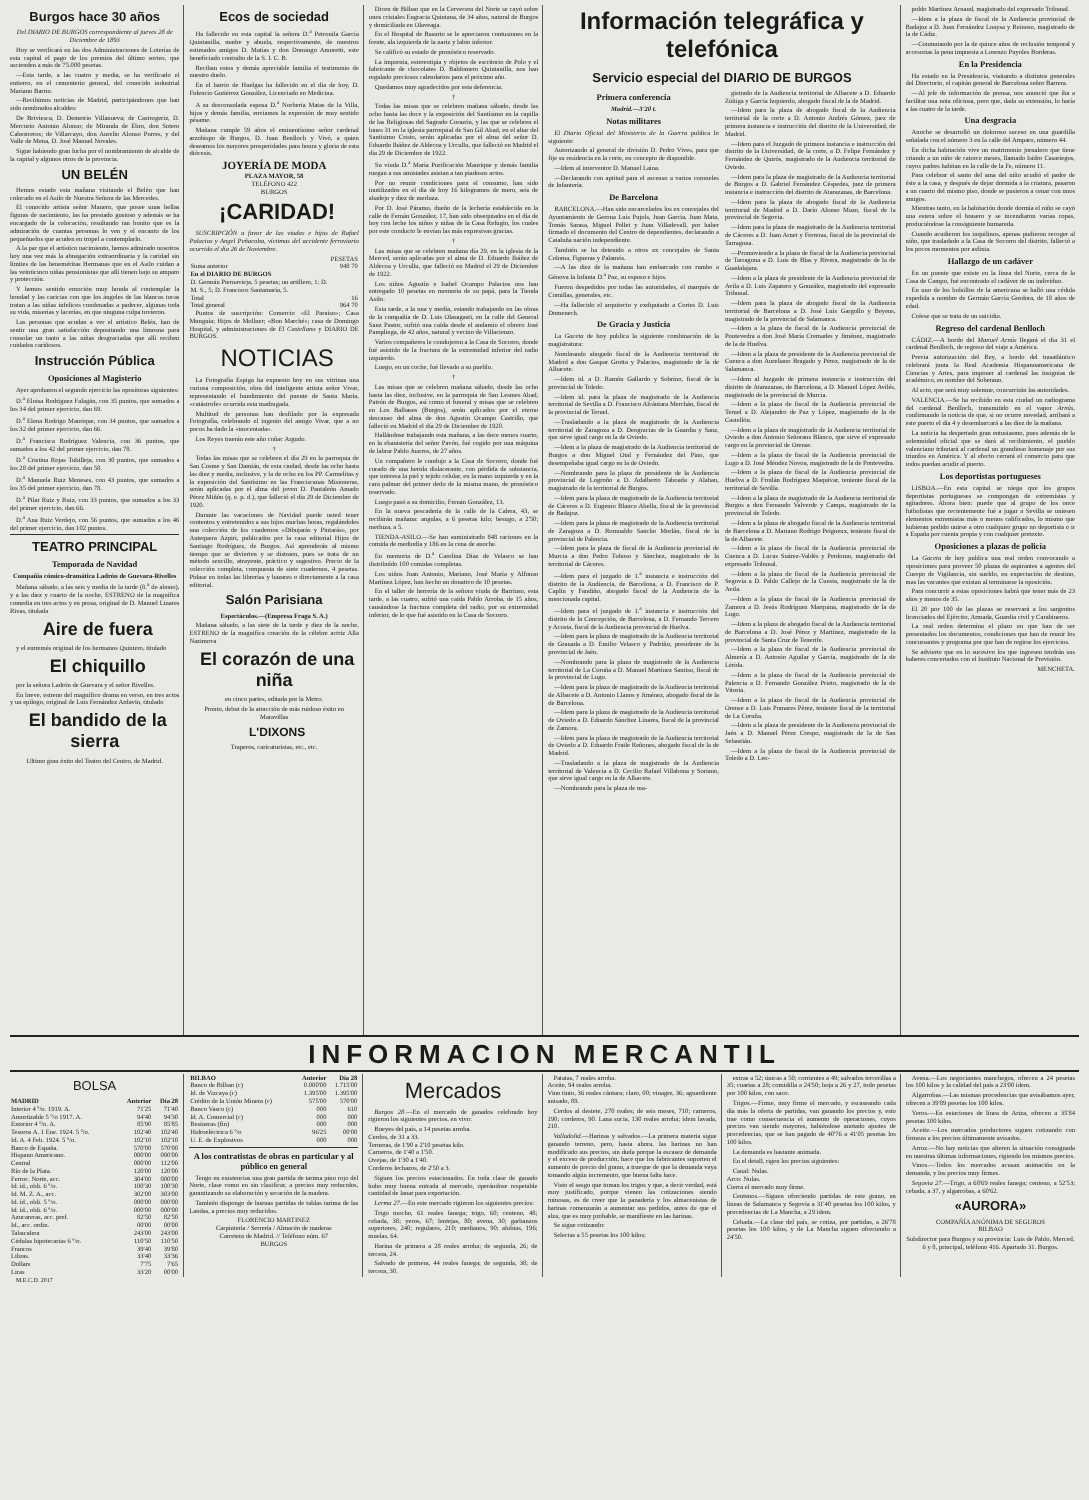Burgos hace 30 años
Del DIARIO DE BURGOS correspondiente al jueves 28 de Diciembre de 1893
Hoy se verificará en las dos Administraciones de Loterías de esta capital el pago de los premios del último sorteo, que ascienden a más de 75.000 pesetas.
—Esta tarde, a las cuatro y media, se ha verificado el entierro, en el cementerio general, del conocido industrial Mariano Barrio.
—Recibimos noticias de Madrid, participándonos que han sido nombrados alcaldes:
De Briviesca, D. Demetrio Villanueva; de Castrogeriz, D. Mercurio Antonio Alonso; de Miranda de Ebro, don Sotero Cabestreros; de Villarcayo, don Aurelio Alonso Porres, y del Valle de Mena, D. José Manuel Novales.
Sigue habiendo gran lucha por el nombramiento de alcalde de la capital y algunos otros de la provincia.
UN BELÉN
Hemos estado esta mañana visitando el Belén que han colocado en el Asilo de Nuestra Señora de las Mercedes.
El conocido artista señor Manero, que posee unas bellas figuras de nacimiento, las ha prestado gustoso y además se ha encargado de la colocación, resultando tan bonito que es la admiración de cuantas personas lo ven y el encanto de los pequeñuelos que acuden en tropel a contemplarlo.
A la par que el artístico nacimiento, hemos admirado nosotros hoy una vez más la abnegación extraordinaria y la caridad sin límites de las beneméritas Hermanas que en el Asilo cuidan a las veinticinco niñas pensionistas que allí tienen bajo su amparo y protección.
Y hemos sentido emoción muy honda al contemplar la bondad y las caricias con que los ángeles de las blancas tocas tratan a las niñas infelices condenadas a padecer, algunas toda su vida, miserias y lacerías, en que ninguna culpa tuvieron.
Las personas que acudan a ver el artístico Belén, han de sentir una gran satisfacción depositando una limosna para consolar un tanto a las niñas desgraciadas que allí reciben cuidados cariñosos.
Instrucción Pública
Oposiciones al Magisterio
Ayer aprobaron el segundo ejercicio las opositoras siguientes:
D.<sup>a</sup> Eloisa Rodríguez Falagán, con 35 puntos, que sumados a los 34 del primer ejercicio, dan 69.
D.<sup>a</sup> Elena Rodrigo Manrique, con 34 puntos, que sumados a los 32 del primer ejercicio, dan 66.
D.<sup>a</sup> Francisca Rodríguez Valencia, con 36 puntos, que sumados a los 42 del primer ejercicio, dan 78.
D.<sup>a</sup> Cristina Rojas Tubilleja, con 30 puntos, que sumados a los 28 del primer ejercicio, dan 58.
D.<sup>a</sup> Manuela Ruiz Meneses, con 43 puntos, que sumados a los 35 del primer ejercicio, dan 78.
D.<sup>a</sup> Pilar Ruiz y Ruiz, con 33 puntos, que sumados a los 33 del primer ejercicio, dan 66.
D.<sup>a</sup> Ana Ruiz Verdejo, con 56 puntos, que sumados a los 46 del primer ejercicio, dan 102 puntos.
TEATRO PRINCIPAL
Temporada de Navidad
Compañía cómico-dramática Ladrón de Guevara-Rivelles
Mañana sábado, a las seis y media de la tarde (8.<sup>a</sup> de abono), y a las diez y cuarto de la noche, ESTRENO de la magnífica comedia en tres actos y en prosa, original de D. Manuel Linares Rivas, titulada
Aire de fuera
y el entremés original de los hermanos Quintero, titulado
El chiquillo
por la señora Ladrón de Guevara y el señor Rivelles.
En breve, estreno del magnífico drama en verso, en tres actos y un epílogo, original de Luis Fernández Ardavín, titulado
El bandido de la sierra
Ultimo gran éxito del Teatro del Centro, de Madrid.
Ecos de sociedad
Ha fallecido en esta capital la señora D.<sup>a</sup> Petronila García Quintanilla, madre y abuela, respectivamente, de nuestros estimados amigos D. Matías y don Domingo Amoretti, este beneficiado contralto de la S. I. C. B.
Reciban estos y demás apreciable familia el testimonio de nuestro duelo.
En el barrio de Huelgas ha fallecido en el día de hoy, D. Fidencio Gutiérrez González, Licenciado en Medicina.
A su desconsolada esposa D.<sup>a</sup> Norberta Matas de la Villa, hijos y demás familia, enviamos la expresión de muy sentido pésame.
Mañana cumple 59 años el eminentísimo señor cardenal arzobispo de Burgos, D. Juan Benlloch y Vivó, a quien deseamos los mayores prosperidades para honra y gloria de esta diócesis.
JOYERÍA DE MODA
PLAZA MAYOR, 58
TELÉFONO 422
BURGOS
¡CARIDAD!
SUSCRIPCIÓN a favor de las viudas e hijos de Rafael Palacios y Angel Peñacoba, víctimas del accidente ferroviario ocurrido el día 26 de Noviembre.
| | PESETAS |
| Suma anterior | 948 70 |
| En el DIARIO DE BURGOS | |
| D. Germán Piernavieja, 5 pesetas; un artillero, 1; D. M. S., 5; D. Francisco Santamaría, 5. | |
| Total | 16 |
| Total general | 964 70 |
Puntos de suscripción: Comercio «El Paraíso»; Casa Munguía; Hijos de Mollner; «Bon Marché»; casa de Domingo Hospital, y administraciones de El Castellano y DIARIO DE BURGOS.
NOTICIAS
La Fotografía Espiga ha expuesto hoy en sus vitrinas una curiosa composición, obra del inteligente artista señor Vivar, representando el hundimiento del puente de Santa María, «catástrofe» ocurrida esta madrugada.
Multitud de personas han desfilado por la expresada Fotografía, celebrando el ingenio del amigo Vivar, que a no pocos ha dado la «inocentada».
Los Reyes traerán este año coñac Argudo.
†
Todas las misas que se celebren el día 29 en la parroquia de San Cosme y San Damián, de esta ciudad, desde las ocho hasta las diez y media, inclusive, y la de ocho en los PP. Carmelitas y la exposición del Santísimo en las Franciscanas Misioneras, serán aplicadas por el alma del joven D. Pantaleón Amado Pérez Miñón (q. e. p. d.), que falleció el día 29 de Diciembre de 1920.
Durante las vacaciones de Navidad puede usted tener contentos y entretenidos a sus hijos muchas horas, regalándoles una colección de los cuadernos «Dibujarás y Pintarás», por Antequera Azpiri, publicados por la casa editorial Hijos de Santiago Rodríguez, de Burgos. Así aprenderán al mismo tiempo que se divierten y se distraen, pues se trata de un método sencillo, atrayente, práctico y sugestivo. Precio de la colección completa, compuesta de siete cuadernos, 4 pesetas. Pídase en todas las librerías y bazares o directamente a la casa editorial.
Salón Parisiana
Espectáculos.—(Empresa Fraga S. A.)
Mañana sábado, a las siete de la tarde y diez de la noche, ESTRENO de la magnífica creación de la célebre actriz Alla Nazimova
El corazón de una niña
en cinco partes, editada por la Metro.
Pronto, debut de la atracción de más ruidoso éxito en Maravillas
L'DIXONS
Traperos, caricaturistas, etc., etc.
Dicen de Bilbao que en la Cervecera del Norte se cayó sobre unos cristales Engracia Quintana, de 34 años, natural de Burgos y domiciliada en Olaveaga.
En el Hospital de Basurto se le apreciaron contusiones en la frente, ala izquierda de la nariz y labio inferior.
Se calificó su estado de pronóstico reservado.
La imprenta, estereotipia y objetos de escritorio de Polo y el fabricante de chocolates D. Baldomero Quintanilla, nos han regalado preciosos calendarios para el próximo año.
Quedamos muy agradecidos por esta deferencia.
†
Todas las misas que se celebren mañana sábado, desde las ocho hasta las doce y la exposición del Santísimo en la capilla de las Religiosas del Sagrado Corazón, y las que se celebren el lunes 31 en la iglesia parroquial de San Gil Abad, en el altar del Santísimo Cristo, serán aplicadas por el alma del señor D. Eduardo Ibáñez de Aldecoa y Urcullu, que falleció en Madrid el día 29 de Diciembre de 1922.
Su viuda D.<sup>a</sup> María Purificación Manrique y demás familia ruegan a sus amistades asistan a tan piadosos actos.
Por no reunir condiciones para el consumo, han sido inutilizados en el día de hoy 16 kilogramos de mero, seis de abadejo y diez de merluza.
Por D. José Páramo, dueño de la lechería establecida en la calle de Fernán González, 17, han sido obsequiados en el día de hoy con leche los niños y niñas de la Casa Refugio, los cuales por este conducto le envían las más expresivas gracias.
†
Las misas que se celebren mañana día 29, en la iglesia de la Merced, serán aplicadas por el alma de D. Eduardo Ibáñez de Aldecoa y Urcullu, que falleció en Madrid el 29 de Diciembre de 1922.
Los niños Agustín e Isabel Ocampo Palacios nos han entregado 10 pesetas en memoria de su papá, para la Tienda Asilo.
Esta tarde, a la una y media, estando trabajando en las obras de la compañía de D. Luis Olasagasti, en la calle del General Sanz Pastor, sufrió una caída desde el andamio el obrero José Pampliega, de 42 años, natural y vecino de Villacienzo.
Varios compañeros le condujeron a la Casa de Socorro, donde fué asistido de la fractura de la extremidad inferior del radio izquierdo.
Luego, en un coche, fué llevado a su pueblo.
†
Las misas que se celebren mañana sábado, desde las ocho hasta las diez, inclusive, en la parroquia de San Lesmes Abad, Patrón de Burgos, así como el funeral y misas que se celebren en Los Balbases (Burgos), serán aplicados por el eterno descanso del alma de don Agustín Ocampo Castrillo, que falleció en Madrid el día 29 de Diciembre de 1920.
Hallándose trabajando esta mañana, a las doce menos cuarto, en la ebanistería del señor Pavón, fué cogido por una máquina de labrar Pablo Juarros, de 27 años.
Un compañero le condujo a la Casa de Socorro, donde fué curado de una herida dislacerante, con pérdida de substancia, que interesa la piel y tejido celular, en la mano izquierda y en la cara palmar del primer dedo de la misma mano, de pronóstico reservado.
Luego pasó a su domicilio, Fernán González, 13.
En la nueva pescadería de la calle de la Calera, 43, se recibirán mañana: angulas, a 6 pesetas kilo; besugo, a 2'50; merluza, a 5.
TIENDA-ASILO.—Se han suministrado 848 raciones en la comida de mediodía y 186 en la cena de anoche.
En memoria de D.<sup>a</sup> Carolina Díaz de Velasco se han distribuído 100 comidas completas.
Los niños Juan Antonio, Mariano, José María y Alfonso Martínez López, han hecho un donativo de 10 pesetas.
En el taller de herrería de la señora viuda de Barriuso, esta tarde, a las cuatro, sufrió una caída Pablo Arroba, de 15 años, causándose la fractura completa del radio, por su extremidad inferior, de lo que fué asistido en la Casa de Socorro.
Información telegráfica y telefónica
Servicio especial del DIARIO DE BURGOS
Primera conferencia
Madrid.—3'20 t.
Notas militares
El Diario Oficial del Ministerio de la Guerra publica lo siguiente:
Autorizando al general de división D. Pedro Vives, para que fije su residencia en la corte, en concepto de disponible.
—Idem al interventor D. Manuel Laina.
—Declarando con aptitud para el ascenso a varios coroneles de Infantería.
De Barcelona
BARCELONA.—Han sido encarcelados los ex concejales del Ayuntamiento de Gerona Luis Pujols, Juan García, Juan Mata, Tomás Sarasa, Miguel Pellet y Juan Villadevall, por haber firmado el documento del Centro de dependientes, declarando a Cataluña nación independiente.
También se ha detenido a otros ex concejales de Santa Coloma, Figueras y Palamós.
—A las diez de la mañana han embarcado con rumbo a Génova la Infanta D.<sup>a</sup> Paz, su esposo e hijos.
Fueron despedidos por todas las autoridades, el marqués de Comillas, generales, etc.
—Ha fallecido el arquitecto y exdiputado a Cortes D. Luis Domenech.
De Gracia y Justicia
La Gaceta de hoy publica la siguiente combinación de la magistratura:
Nombrando abogado fiscal de la Audiencia territorial de Madrid a don Gaspar Grotta y Palacios, magistrado de la de Albacete.
—Idem id. a D. Ramón Gallardo y Sobrino, fiscal de la provincial de Toledo.
—Idem id. para la plaza de magistrado de la Audiencia territorial de Sevilla a D. Francisco Alcántara Merchán, fiscal de la provincial de Teruel.
—Trasladando a la plaza de magistrado de la Audiencia territorial de Zaragoza a D. Deogracias de la Guardia y Sanz, que sirve igual cargo en la de Oviedo.
—Idem a la plaza de magistrado de la Audiencia territorial de Burgos a don Miguel Otal y Fernández del Pino, que desempeñaba igual cargo en la de Oviedo.
—Nombrando para la plaza de presidente de la Audiencia provincial de Logroño a D. Adalberto Taboada y Alabau, magistrado de la territorial de Burgos.
—Idem para la plaza de magistrado de la Audiencia territorial de Cáceres a D. Eugenio Blanco Abella, fiscal de la provincial de Badajoz.
—Idem para la plaza de magistrado de la Audiencia territorial de Zaragoza a D. Romualdo Sancho Morlán, fiscal de la provincial de Palencia.
—Idem para la plaza de fiscal de la Audiencia provincial de Murcia a don Pedro Toboso y Sánchez, magistrado de la territorial de Cáceres.
—Idem para el juzgado de 1.<sup>a</sup> instancia e instrucción del distrito de la Audiencia, de Barcelona, a D. Francisco de P. Caplín y Fandiño, abogado fiscal de la Audiencia de la mencionada capital.
—Idem para el juzgado de 1.<sup>a</sup> instancia e instrucción del distrito de la Concepción, de Barcelona, a D. Fernando Tercero y Acosta, fiscal de la Audiencia provincial de Huelva.
—Idem para la plaza de magistrado de la Audiencia territorial de Granada a D. Emilio Velasco y Padriño, presidente de la provincial de Jaén.
—Nombrando para la plaza de magistrado de la Audiencia territorial de La Coruña a D. Manuel Martínez Santiso, fiscal de la provincial de Lugo.
—Idem para la plaza de magistrado de la Audiencia territorial de Albacete a D. Antonio Llanos y Jiménez, abogado fiscal de la de Barcelona.
—Idem para la plaza de magistrado de la Audiencia territorial de Oviedo a D. Eduardo Sánchez Linares, fiscal de la provincial de Zamora.
—Idem para la plaza de magistrado de la Audiencia territorial de Oviedo a D. Eduardo Fraile Reñones, abogado fiscal de la de Madrid.
—Trasladando a la plaza de magistrado de la Audiencia territorial de Valencia a D. Cecilio Rafael Villabona y Soriano, que sirve igual cargo en la de Albacete.
—Nombrando para la plaza de ma-
gistrado de la Audiencia territorial de Albacete a D. Eduardo Zúñiga y García Izquierdo, abogado fiscal de la de Madrid.
—Idem para la plaza de abogado fiscal de la Audiencia territorial de la corte a D. Antonio Andrés Gómez, juez de primera instancia e instrucción del distrito de la Universidad, de Madrid.
—Idem para el Juzgado de primera instancia e instrucción del distrito de la Universidad, de la corte, a D. Felipe Fernández y Fernández de Quirós, magistrado de la Audiencia territorial de Oviedo.
—Idem para la plaza de magistrado de la Audiencia territorial de Burgos a D. Gabriel Fernández Céspedes, juez de primera instancia e instrucción del distrito de Atarazanas, de Barcelona.
—Idem para la plaza de abogado fiscal de la Audiencia territorial de Madrid a D. Darío Alonso Mazo, fiscal de la provincial de Segovia.
—Idem para la plaza de magistrado de la Audiencia territorial de Cáceres a D. Juan Arnet y Ferreras, fiscal de la provincial de Tarragona.
—Promoviendo a la plaza de fiscal de la Audiencia provincial de Tarragona a D. Luis de Blas y Rivera, magistrado de la de Guadalajara.
—Idem a la plaza de presidente de la Audiencia provincial de Avila a D. Luis Zapatero y González, magistrado del expresado Tribunal.
—Idem para la plaza de abogado fiscal de la Audiencia territorial de Barcelona a D. José Luis Gargollo y Beyens, magistrado de la provincial de Salamanca.
—Idem a la plaza de fiscal de la Audiencia provincial de Pontevedra a don José María Cremades y Jiménez, magistrado de la de Huelva.
—Idem a la plaza de presidente de la Audiencia provincial de Cuenca a don Aureliano Bragado y Pérez, magistrado de la de Salamanca.
—Idem al Juzgado de primera instancia e instrucción del distrito de Atarazanas, de Barcelona, a D. Manuel López Avilés, magistrado de la provincial de Murcia.
—Idem a la plaza de fiscal de la Audiencia provincial de Teruel a D. Alejandro de Paz y López, magistrado de la de Castellón.
—Idem a la plaza de magistrado de la Audiencia territorial de Oviedo a don Antonio Señorans Blanco, que sirve el expresado cargo en la provincial de Orense.
—Idem a la plaza de fiscal de la Audiencia provincial de Lugo a D. José Méndez Novoa, magistrado de la de Pontevedra.
—Idem a la plaza de fiscal de la Audiencia provincial de Huelva a D. Froilán Rodríguez Maquívar, teniente fiscal de la territorial de Sevilla.
—Idem a la plaza de magistrado de la Audiencia territorial de Burgos a don Fernando Valverde y Camps, magistrado de la provincial de Toledo.
—Idem a la plaza de abogado fiscal de la Audiencia territorial de Barcelona a D. Mariano Rodrigo Peigneux, teniente fiscal de la de Albacete.
—Idem a la plaza de fiscal de la Audiencia provincial de Cuenca a D. Lucas Suárez-Valdés y Perdomo, magistrado del expresado Tribunal.
—Idem a la plaza de fiscal de la Audiencia provincial de Segovia a D. Pablo Callejo de la Cuesta, magistrado de la de Avila.
—Idem a la plaza de fiscal de la Audiencia provincial de Zamora a D. Jesús Rodríguez Marquina, magistrado de la de Lugo.
—Idem a la plaza de abogado fiscal de la Audiencia territorial de Barcelona a D. José Pérez y Martínez, magistrado de la provincial de Santa Cruz de Tenerife.
—Idem a la plaza de fiscal de la Audiencia provincial de Almería a D. Antonio Aguilar y García, magistrado de la de Lérida.
—Idem a la plaza de fiscal de la Audiencia provincial de Palencia a D. Fernando González Prieto, magistrado de la de Vitoria.
—Idem a la plaza de fiscal de la Audiencia provincial de Orense a D. Luis Pomares Pérez, teniente fiscal de la territorial de La Coruña.
—Idem a la plaza de presidente de la Audiencia provincial de Jaén a D. Manuel Pérez Crespo, magistrado de la de San Sebastián.
—Idem a la plaza de fiscal de la Audiencia provincial de Toledo a D. Leo-
poldo Martínez Arnaud, magistrado del expresado Tribunal.
—Idem a la plaza de fiscal de la Audiencia provincial de Badajoz a D. Juan Fernández Loaysa y Reinoso, magistrado de la de Cádiz.
—Conmutando por la de quince años de reclusión temporal y accesorias la pena impuesta a Lorenzo Puyoles Borderas.
En la Presidencia
Ha estado en la Presidencia, visitando a distintos generales del Directorio, el capitán general de Barcelona señor Barrera.
—Al jefe de información de prensa, nos anunció que iba a facilitar una nota oficiosa, pero que, dada su extensión, lo haría a las cuatro de la tarde.
Una desgracia
Anoche se desarrolló un doloroso suceso en una guardilla señalada con el número 3 en la calle del Amparo, número 44.
En dicha habitación vive un matrimonio jornalero que tiene criando a un niño de catorce meses, llamado Isidro Casariegos, cuyos padres habitan en la calle de la Fe, número 11.
Para celebrar el santo del ama del niño acudió el padre de éste a la casa, y después de dejar dormida a la criatura, pasaron a un cuarto del mismo piso, donde se pusieron a cenar con unos amigos.
Mientras tanto, en la habitación donde dormía el niño se cayó una estera sobre el brasero y se incendiaron varias ropas, produciéndose la consiguiente humareda.
Cuando acudieron los inquilinos, apenas pudieron recoger al niño, que trasladado a la Casa de Socorro del distrito, falleció a los pocos momentos por asfixia.
Hallazgo de un cadáver
En un puente que existe en la línea del Norte, cerca de la Casa de Campo, fué encontrado el cadáver de un individuo.
En uno de los bolsillos de la americana se halló una cédula expedida a nombre de Germán García Gordora, de 18 años de edad.
Créese que se trata de un suicidio.
Regreso del cardenal Benlloch
CÁDIZ.—A bordo del Manuel Arnús llegará el día 31 el cardenal Benlloch, de regreso del viaje a América.
Previa autorización del Rey, a bordo del trasatlántico celebrará junta la Real Academia Hispanoamericana de Ciencias y Artes, para imponer al cardenal las insignias de académico, en nombre del Soberano.
Al acto, que será muy solemne, concurrirán las autoridades.
VALENCIA.—Se ha recibido en esta ciudad un radiograma del cardenal Benlloch, transmitido en el vapor Arnús, confirmando la noticia de que, si no ocurre novedad, arribará a este puerto el día 4 y desembarcará a las diez de la mañana.
La noticia ha despertado gran entusiasmo, pues además de la solemnidad oficial que se dará al recibimiento, el pueblo valenciano tributará al cardenal un grandioso homenaje por sus triunfos en América. Y al efecto cerrará el comercio para que todos puedan acudir al puerto.
Los deportistas portugueses
LISBOA.—En esta capital se niega que los grupos deportistas portugueses se compongan de extremistas y agitadores. Ahora bien: puede que al grupo de los once futbolistas que recientemente fué a jugar a Sevilla se uniesen elementos extremistas más o menos calificados, lo mismo que hubieran podido unirse a otro cualquier grupo no deportista o ir a España por cuenta propia y con cualquier pretexto.
Oposiciones a plazas de policía
La Gaceta de hoy publica una real orden convocando a oposiciones para proveer 50 plazas de aspirantes a agentes del Cuerpo de Vigilancia, sin sueldo, en expectación de destino, mas las vacantes que existan al terminarse la oposición.
Para concurrir a estas oposiciones habrá que tener más de 23 años y menos de 35.
El 20 por 100 de las plazas se reservará a los sargentos licenciados del Ejército, Armada, Guardia civil y Carabineros.
La real orden determina el plazo en que han de ser presentados los documentos, condiciones que han de reunir los concursantes y programa por que han de regirse los ejercicios.
Se advierte que en lo sucesivo los que ingresen tendrán sus haberes concertados con el Instituto Nacional de Previsión.
MENCHETA.
INFORMACION MERCANTIL
BOLSA
| MADRID | Anterior | Día 28 |
| --- | --- | --- |
| Interior 4 º/o. 1919. A. | 71'25 | 71'40 |
| Amortizable 5 º/o 1917. A. | 94'40 | 94'30 |
| Exterior 4 º/o. A. | 85'90 | 85'85 |
| Tesoros A. 1 Ene. 1924. 5 º/o. | 102'40 | 102'40 |
| Id. A. 4 Feb. 1924. 5 º/o. | 102'10 | 102'10 |
| Banco de España. | 570'00 | 570'00 |
| Hispano Americano. | 000'00 | 000'00 |
| Central | 000'00 | 112'00 |
| Río de la Plata. | 120'00 | 120'00 |
| Ferroc. Norte, acc. | 304'00 | 000'00 |
| Id. íd., obli. 6 º/o. | 100'30 | 100'30 |
| Id. M. Z. A., acc. | 302'00 | 303'00 |
| Id. íd., obli. 5 º/o. | 000'00 | 000'00 |
| Id. íd., obli. 6 º/o. | 000'00 | 000'00 |
| Azucareras, acc. pref. | 82'50 | 82'50 |
| Id., acc. ordin. | 00'00 | 00'00 |
| Tabacalera | 243'00 | 243'00 |
| Cédulas hipotecarias 6 º/o. | 110'50 | 110'50 |
| Francos | 39'40 | 39'80 |
| Libras. | 33'40 | 33'36 |
| Dollars | 7'75 | 7'65 |
| Liras | 33'20 | 00'00 |
| BILBAO | Anterior | Día 28 |
| --- | --- | --- |
| Banco de Bilbao (c) | 0.000'00 | 1.715'00 |
| Id. de Vizcaya (c) | 1.395'00 | 1.395'00 |
| Crédito de la Unión Minera (c) | 575'00 | 570'00 |
| Banco Vasco (c) | 000 | 610 |
| Id. A. Comercial (c) | 000 | 000 |
| Resineras (fin) | 000 | 000 |
| Hidroeléctrica 6 º/o | 96'25 | 00'00 |
| U. E. de Explosivos | 000 | 000 |
A los contratistas de obras en particular y al público en general
Tengo en existencias una gran partida de tarima pino rojo del Norte, clase como en sin clasificar, a precios muy reducidos, garantizando su elaboración y secación de la madera.
También dispongo de buenas partidas de tablas tarima de las Landas, a precios muy reducidos.
FLORENCIO MARTINEZ
Carpintería / Serrería / Almacén de maderas
Carretera de Madrid. // Teléfono núm. 67
BURGOS
Mercados
Burgos 28.—En el mercado de ganados celebrado hoy rigieron los siguientes precios, en vivo:
Bueyes del país, a 14 pesetas arroba.
Cerdos, de 31 a 33.
Terneras, de 1'90 a 2'10 pesetas kilo.
Carneros, de 1'40 a 1'50.
Ovejas, de 1'30 a 1'40.
Corderos lechazos, de 2'50 a 3.
Siguen los precios estacionados. En toda clase de ganado hubo muy buena entrada al mercado, operándose respetable cantidad de lanar para exportación.
Lerma 27.—En este mercado rigieron los siguientes precios:
Trigo mocho, 61 reales fanega; trigo, 60; centeno, 48; cebada, 38; yeros, 67; lentejas, 80; avena, 30; garbanzos superiores, 240; regulares, 210; medianos, 90; alubias, 196; muelas, 64.
Harina de primera a 28 reales arroba; de segunda, 26; de tercera, 24.
Salvado de primera, 44 reales fanega; de segunda, 38; de tercera, 30.
Patatas, 7 reales arroba.
Aceite, 94 reales arroba.
Vino tinto, 36 reales cántara; claro, 00; vinagre, 36; aguardiente anisado, 89.
Cerdos al destete, 270 reales; de seis meses, 710; carneros, 190; corderos, 90. Lana sucia, 130 reales arroba; ídem lavada, 210.
Valladolid.—Harinas y salvados.—La primera materia sigue ganando terreno, pero, hasta ahora, las harinas no han modificado sus precios, sin duda porque la escasez de demanda y el exceso de producción, hace que los fabricantes soporten el aumento de precio del grano, a trueque de que la demanda vaya tomando algún incremento, que buena falta hace.
Visto el sesgo que toman los trigos y que, a decir verdad, está muy justificado, porque vienen las cotizaciones siendo ruinosas, es de creer que la panadería y los almacenistas de harinas comenzarán a aumentar sus pedidos, antes de que el alza, que es muy probable, se manifieste en las harinas.
Se sigue cotizando:
Selectas a 55 pesetas los 100 kilos;
extras a 52; únicas a 50; corrientes a 49; salvados tercerillas a 35; cuartas a 28; comidilla a 24'50; hoja a 26 y 27, todo pesetas por 100 kilos, con saco.
Trigos.—Firme, muy firme el mercado, y escaseando cada día más la oferta de partidas, van ganando los precios y, esto trae como consecuencia el aumento de operaciones, cuyos precios van siendo mayores, habiéndose anotado ajustes de procedencias, que se han pagado de 40'76 a 41'05 pesetas los 100 kilos.
La demanda es bastante animada.
En el detall, rigen los precios siguientes:
Canal: Nulas.
Arco: Nulas.
Cierra el mercado muy firme.
Centenos.—Siguen ofreciendo partidas de este grano, en líneas de Salamanca y Segovia a 31'40 pesetas los 100 kilos, y procedencias de La Mancha, a 29 ídem.
Cebada.—La clase del país, se cotiza, por partidas, a 26'78 pesetas los 100 kilos, y de La Mancha siguen ofreciendo a 24'50.
Avena.—Los negociantes manchegos, ofrecen a 24 pesetas los 100 kilos y la calidad del país a 23'00 ídem.
Algarrobas.—Las mismas procedencias que avisábamos ayer, ofrecen a 39'89 pesetas los 100 kilos.
Yeros.—En estaciones de línea de Ariza, ofrecen a 35'84 pesetas 100 kilos.
Aceite.—Los mercados productores siguen cotizando con firmeza a los precios últimamente avisados.
Arroz.—No hay noticias que alteren la situación consignada en nuestras últimas informaciones, rigiendo los mismos precios.
Vinos.—Todos los mercados acusan animación en la demanda, y los precios muy firmes.
Segovia 27.—Trigo, a 68'69 reales fanega; centeno, a 52'53; cebada, a 37, y algarrobas, a 60'62.
«AURORA»
COMPAÑÍA ANÓNIMA DE SEGUROS
BILBAO
Subdirector para Burgos y su provincia: Luis de Pablo, Merced, 6 y 8, principal, teléfono 416. Apartado 31. Burgos.
M.E.C.D. 2017